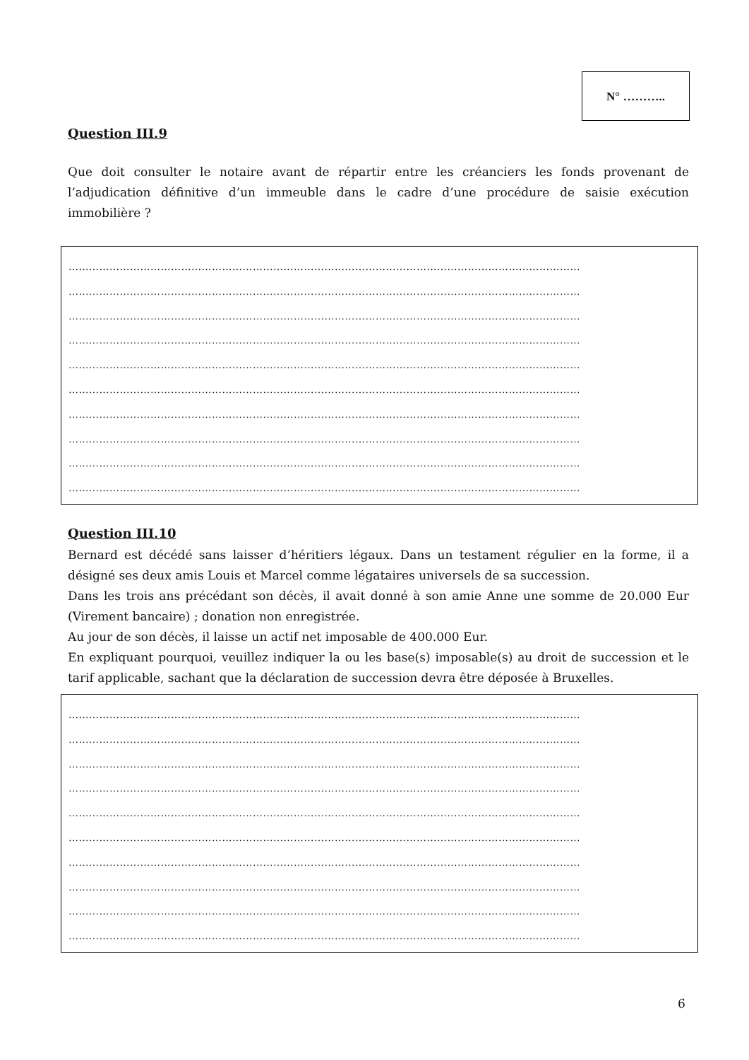N° ………..
Question III.9
Que doit consulter le notaire avant de répartir entre les créanciers les fonds provenant de l’adjudication définitive d’un immeuble dans le cadre d’une procédure de saisie exécution immobilière ?
……………………………………………………………………………………………………………………………………
……………………………………………………………………………………………………………………………………
……………………………………………………………………………………………………………………………………
……………………………………………………………………………………………………………………………………
……………………………………………………………………………………………………………………………………
……………………………………………………………………………………………………………………………………
……………………………………………………………………………………………………………………………………
……………………………………………………………………………………………………………………………………
……………………………………………………………………………………………………………………………………
……………………………………………………………………………………………………………………………………
Question III.10
Bernard est décédé sans laisser d’héritiers légaux. Dans un testament régulier en la forme, il a désigné ses deux amis Louis et Marcel comme légataires universels de sa succession.
Dans les trois ans précédant son décès, il avait donné à son amie Anne une somme de 20.000 Eur (Virement bancaire) ; donation non enregistrée.
Au jour de son décès, il laisse un actif net imposable de 400.000 Eur.
En expliquant pourquoi, veuillez indiquer la ou les base(s) imposable(s) au droit de succession et le tarif applicable, sachant que la déclaration de succession devra être déposée à Bruxelles.
……………………………………………………………………………………………………………………………………
……………………………………………………………………………………………………………………………………
……………………………………………………………………………………………………………………………………
……………………………………………………………………………………………………………………………………
……………………………………………………………………………………………………………………………………
……………………………………………………………………………………………………………………………………
……………………………………………………………………………………………………………………………………
……………………………………………………………………………………………………………………………………
……………………………………………………………………………………………………………………………………
……………………………………………………………………………………………………………………………………
6